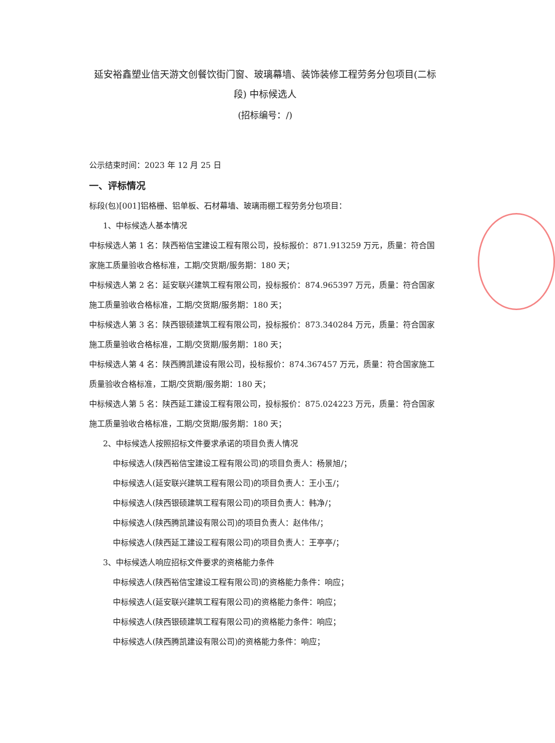延安裕鑫塑业信天游文创餐饮街门窗、玻璃幕墙、装饰装修工程劳务分包项目(二标段) 中标候选人
(招标编号：/)
公示结束时间：2023 年 12 月 25 日
一、评标情况
标段(包)[001]铝格栅、铝单板、石材幕墙、玻璃雨棚工程劳务分包项目：
1、中标候选人基本情况
中标候选人第 1 名：陕西裕信宝建设工程有限公司，投标报价：871.913259 万元，质量：符合国家施工质量验收合格标准，工期/交货期/服务期：180 天；
中标候选人第 2 名：延安联兴建筑工程有限公司，投标报价：874.965397 万元，质量：符合国家施工质量验收合格标准，工期/交货期/服务期：180 天；
中标候选人第 3 名：陕西银硕建筑工程有限公司，投标报价：873.340284 万元，质量：符合国家施工质量验收合格标准，工期/交货期/服务期：180 天；
中标候选人第 4 名：陕西腾凯建设有限公司，投标报价：874.367457 万元，质量：符合国家施工质量验收合格标准，工期/交货期/服务期：180 天；
中标候选人第 5 名：陕西延工建设工程有限公司，投标报价：875.024223 万元，质量：符合国家施工质量验收合格标准，工期/交货期/服务期：180 天；
2、中标候选人按照招标文件要求承诺的项目负责人情况
中标候选人(陕西裕信宝建设工程有限公司)的项目负责人：杨景旭/；
中标候选人(延安联兴建筑工程有限公司)的项目负责人：王小玉/；
中标候选人(陕西银硕建筑工程有限公司)的项目负责人：韩净/；
中标候选人(陕西腾凯建设有限公司)的项目负责人：赵伟伟/；
中标候选人(陕西延工建设工程有限公司)的项目负责人：王亭亭/；
3、中标候选人响应招标文件要求的资格能力条件
中标候选人(陕西裕信宝建设工程有限公司)的资格能力条件：响应；
中标候选人(延安联兴建筑工程有限公司)的资格能力条件：响应；
中标候选人(陕西银硕建筑工程有限公司)的资格能力条件：响应；
中标候选人(陕西腾凯建设有限公司)的资格能力条件：响应；